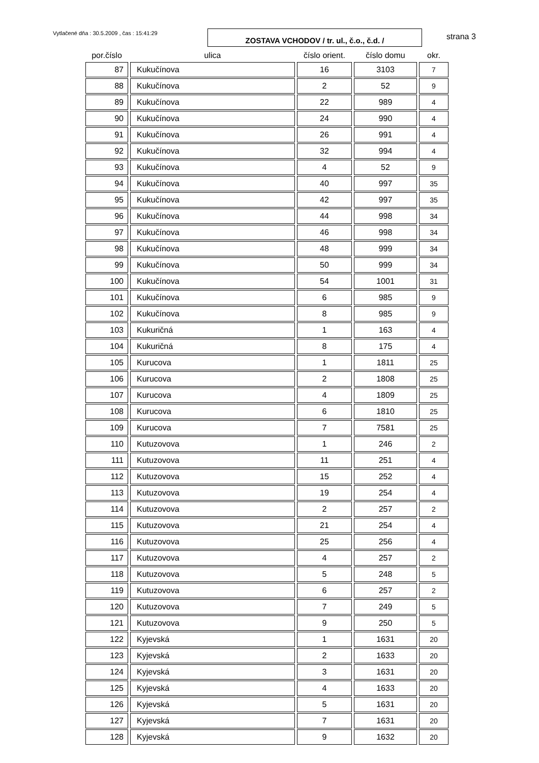Vytlačené dňa : 30.5.2009 , čas : 15:41:29
ZOSTAVA VCHODOV / tr. ul., č.o., č.d. /
strana 3
| por.číslo | ulica | číslo orient. | číslo domu | okr. |
| --- | --- | --- | --- | --- |
| 87 | Kukučínova | 16 | 3103 | 7 |
| 88 | Kukučínova | 2 | 52 | 9 |
| 89 | Kukučínova | 22 | 989 | 4 |
| 90 | Kukučínova | 24 | 990 | 4 |
| 91 | Kukučínova | 26 | 991 | 4 |
| 92 | Kukučínova | 32 | 994 | 4 |
| 93 | Kukučínova | 4 | 52 | 9 |
| 94 | Kukučínova | 40 | 997 | 35 |
| 95 | Kukučínova | 42 | 997 | 35 |
| 96 | Kukučínova | 44 | 998 | 34 |
| 97 | Kukučínova | 46 | 998 | 34 |
| 98 | Kukučínova | 48 | 999 | 34 |
| 99 | Kukučínova | 50 | 999 | 34 |
| 100 | Kukučínova | 54 | 1001 | 31 |
| 101 | Kukučínova | 6 | 985 | 9 |
| 102 | Kukučínova | 8 | 985 | 9 |
| 103 | Kukuričná | 1 | 163 | 4 |
| 104 | Kukuričná | 8 | 175 | 4 |
| 105 | Kurucova | 1 | 1811 | 25 |
| 106 | Kurucova | 2 | 1808 | 25 |
| 107 | Kurucova | 4 | 1809 | 25 |
| 108 | Kurucova | 6 | 1810 | 25 |
| 109 | Kurucova | 7 | 7581 | 25 |
| 110 | Kutuzovova | 1 | 246 | 2 |
| 111 | Kutuzovova | 11 | 251 | 4 |
| 112 | Kutuzovova | 15 | 252 | 4 |
| 113 | Kutuzovova | 19 | 254 | 4 |
| 114 | Kutuzovova | 2 | 257 | 2 |
| 115 | Kutuzovova | 21 | 254 | 4 |
| 116 | Kutuzovova | 25 | 256 | 4 |
| 117 | Kutuzovova | 4 | 257 | 2 |
| 118 | Kutuzovova | 5 | 248 | 5 |
| 119 | Kutuzovova | 6 | 257 | 2 |
| 120 | Kutuzovova | 7 | 249 | 5 |
| 121 | Kutuzovova | 9 | 250 | 5 |
| 122 | Kyjevská | 1 | 1631 | 20 |
| 123 | Kyjevská | 2 | 1633 | 20 |
| 124 | Kyjevská | 3 | 1631 | 20 |
| 125 | Kyjevská | 4 | 1633 | 20 |
| 126 | Kyjevská | 5 | 1631 | 20 |
| 127 | Kyjevská | 7 | 1631 | 20 |
| 128 | Kyjevská | 9 | 1632 | 20 |